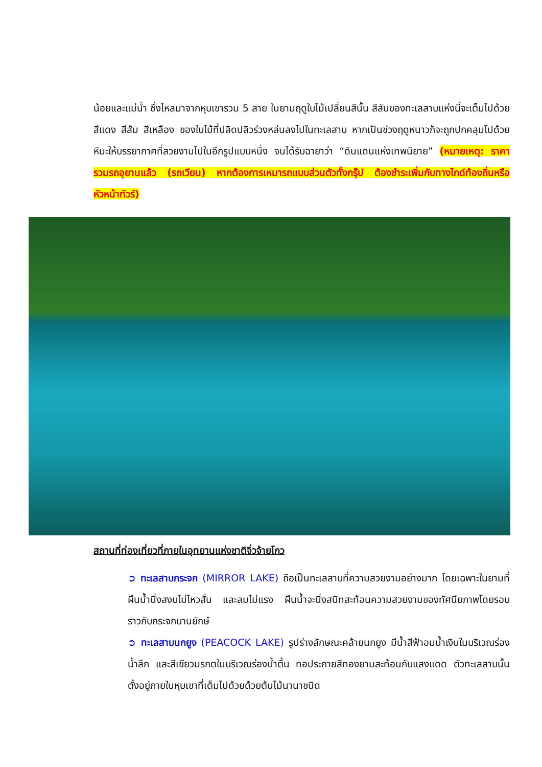น้อยและแม่น้ำ ซึ่งไหลมาจากหุบเขารวม 5 สาย ในยามฤดูใบไม้เปลี่ยนสีนั้น สีสันของทะเลสาบแห่งนี้จะเต็มไปด้วย สีแดง สีส้ม สีเหลือง ของใบไม้ที่ปลิดปลิวร่วงหล่นลงไปในทะเลสาบ หากเป็นช่วงฤดูหนาวก็จะถูกปกคลุมไปด้วยหิมะให้บรรยากาศที่สวยงามไปในอีกรูปแบบหนึ่ง จนได้รับฉายาว่า “ดินแดนแห่งเทพนิยาย” (หมายเหตุ: ราคารวมรถอุยานแล้ว (รถเวียน) หากต้องการเหมารถแบบส่วนตัวทั้งกรุ๊ป ต้องชำระเพิ่มกับทางไกด์ท้องถิ่นหรือหัวหน้าทัวร์)
สถานที่ท่องเที่ยวที่ภายในอุทยานแห่งชาติจิ่วจ้ายโกว
➲ ทะเลสาบกระจก (MIRROR LAKE) ถือเป็นทะเลสาบที่ความสวยงามอย่างมาก โดยเฉพาะในยามที่ผืนน้ำนิ่งสงบไม่ไหวสั่น และลมไม่แรง ผืนน้ำจะนิ่งสนิทสะท้อนความสวยงามของทัศนียภาพโดยรอบราวกับกระจกบานยักษ์
➲ ทะเลสาบนกยูง (PEACOCK LAKE) รูปร่างลักษณะคล้ายนกยูง มีน้ำสีฟ้าอมน้ำเงินในบริเวณร่องน้ำลึก และสีเขียวมรกตในบริเวณร่องน้ำตื้น ทอประกายสีทองยามสะท้อนกับแสงแดด ตัวทะเลสาบนั้นตั้งอยู่ภายในหุบเขาที่เต็มไปด้วยด้วยต้นไม้นานาชนิด